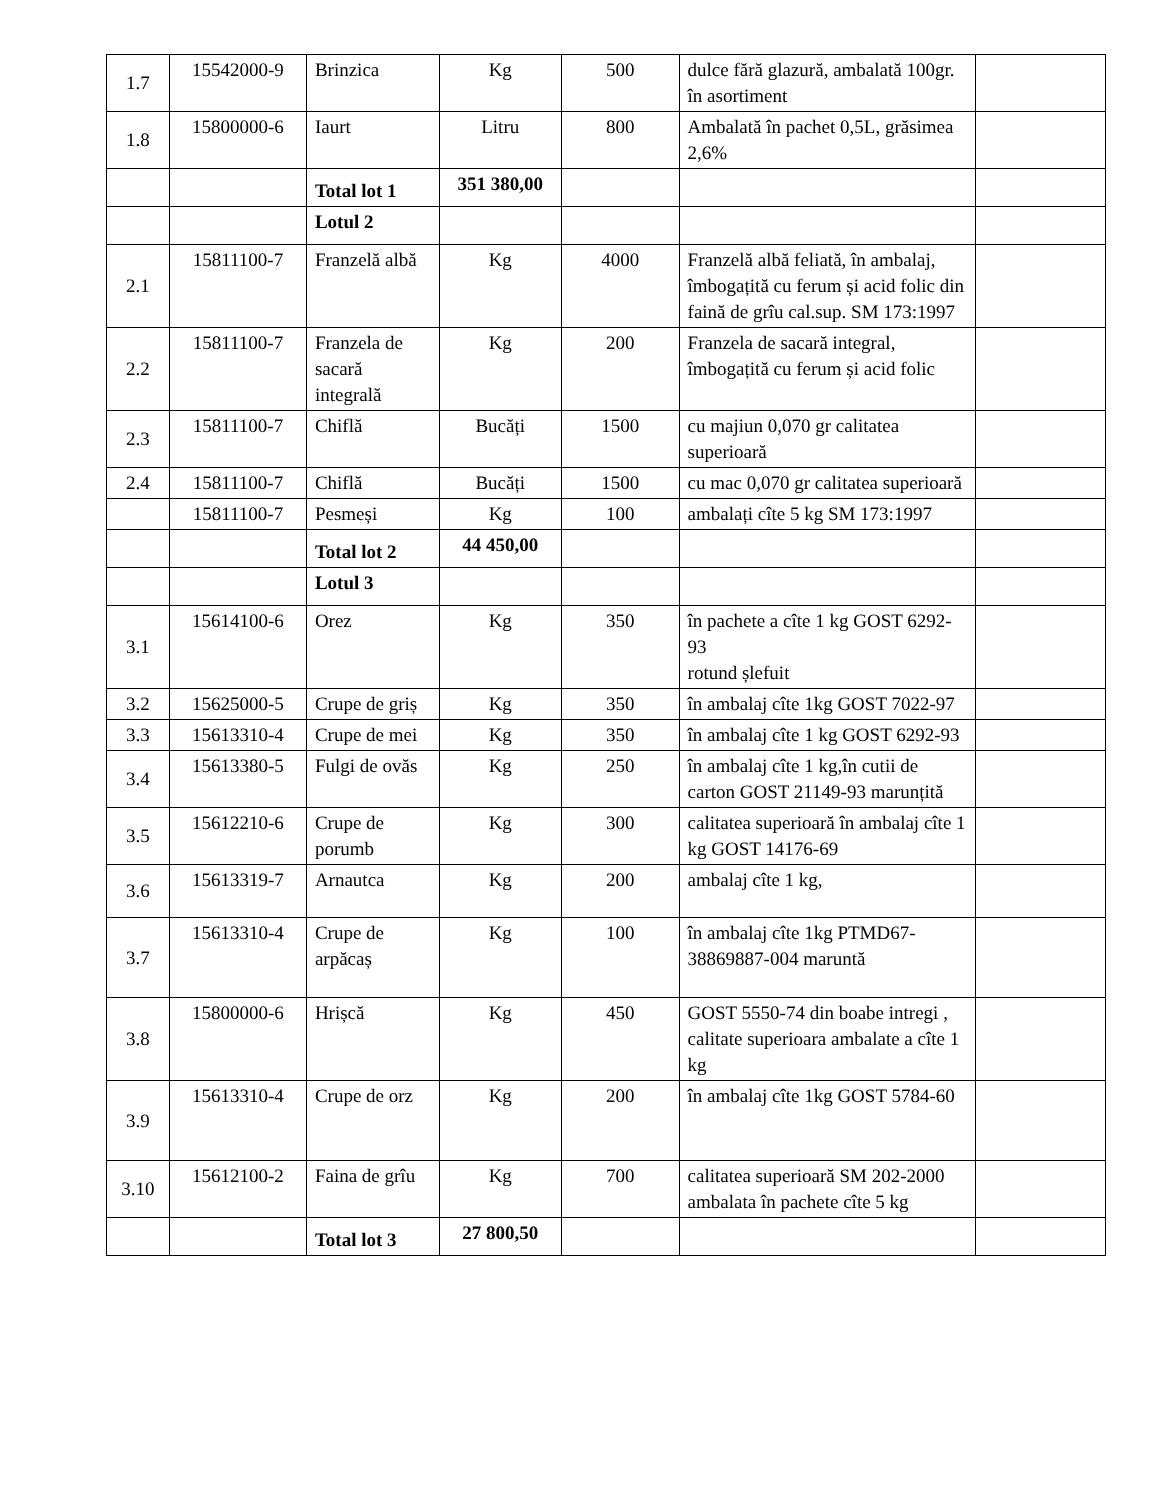| 1.7 | 15542000-9 | Brinzica | Kg | 500 | dulce fără glazură, ambalată 100gr. în asortiment | |
| 1.8 | 15800000-6 | Iaurt | Litru | 800 | Ambalată în pachet 0,5L, grăsimea 2,6% | |
| | | Total lot 1 | 351 380,00 | | | |
| | | Lotul 2 | | | | |
| 2.1 | 15811100-7 | Franzelă albă | Kg | 4000 | Franzelă albă feliată, în ambalaj, îmbogațită cu ferum și acid folic din faină de grîu cal.sup. SM 173:1997 | |
| 2.2 | 15811100-7 | Franzela de sacară integrală | Kg | 200 | Franzela de sacară integral, îmbogațită cu ferum și acid folic | |
| 2.3 | 15811100-7 | Chiflă | Bucăți | 1500 | cu majiun 0,070 gr calitatea superioară | |
| 2.4 | 15811100-7 | Chiflă | Bucăți | 1500 | cu mac 0,070 gr calitatea superioară | |
| | 15811100-7 | Pesmeși | Kg | 100 | ambalați cîte 5 kg SM 173:1997 | |
| | | Total lot 2 | 44 450,00 | | | |
| | | Lotul 3 | | | | |
| 3.1 | 15614100-6 | Orez | Kg | 350 | în pachete a cîte 1 kg GOST 6292-93 rotund șlefuit | |
| 3.2 | 15625000-5 | Crupe de griș | Kg | 350 | în ambalaj cîte 1kg GOST 7022-97 | |
| 3.3 | 15613310-4 | Crupe de mei | Kg | 350 | în ambalaj cîte 1 kg GOST 6292-93 | |
| 3.4 | 15613380-5 | Fulgi de ovăs | Kg | 250 | în ambalaj cîte 1 kg,în cutii de carton GOST 21149-93 marunțită | |
| 3.5 | 15612210-6 | Crupe de porumb | Kg | 300 | calitatea superioară în ambalaj cîte 1 kg GOST 14176-69 | |
| 3.6 | 15613319-7 | Arnautca | Kg | 200 | ambalaj cîte 1 kg, | |
| 3.7 | 15613310-4 | Crupe de arpăcaș | Kg | 100 | în ambalaj cîte 1kg PTMD67-38869887-004 maruntă | |
| 3.8 | 15800000-6 | Hrișcă | Kg | 450 | GOST 5550-74 din boabe intregi , calitate superioara ambalate a cîte 1 kg | |
| 3.9 | 15613310-4 | Crupe de orz | Kg | 200 | în ambalaj cîte 1kg GOST 5784-60 | |
| 3.10 | 15612100-2 | Faina de grîu | Kg | 700 | calitatea superioară SM 202-2000 ambalata în pachete cîte 5 kg | |
| | | Total lot 3 | 27 800,50 | | | |